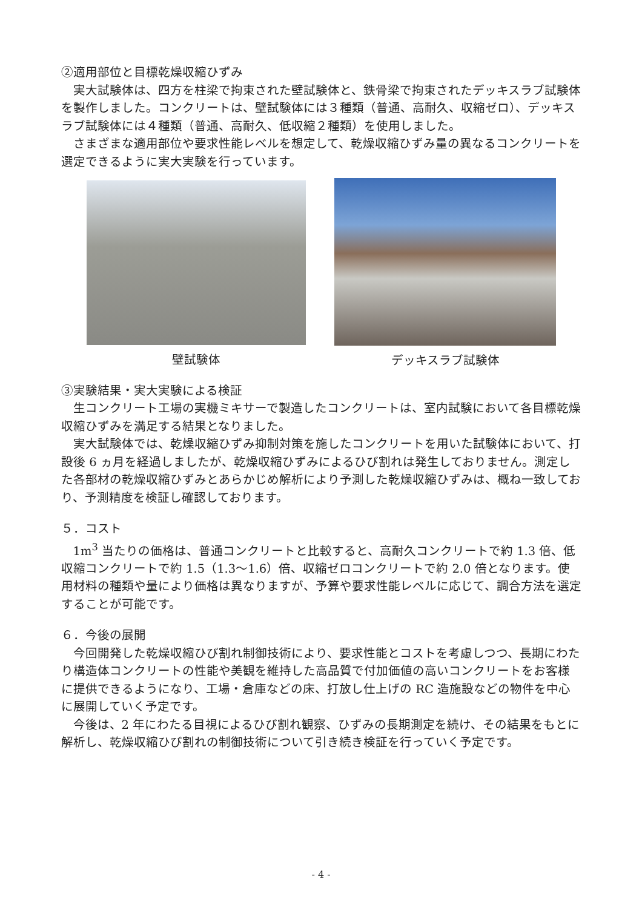②適用部位と目標乾燥収縮ひずみ
実大試験体は、四方を柱梁で拘束された壁試験体と、鉄骨梁で拘束されたデッキスラブ試験体を製作しました。コンクリートは、壁試験体には３種類（普通、高耐久、収縮ゼロ）、デッキスラブ試験体には４種類（普通、高耐久、低収縮２種類）を使用しました。
さまざまな適用部位や要求性能レベルを想定して、乾燥収縮ひずみ量の異なるコンクリートを選定できるように実大実験を行っています。
壁試験体 デッキスラブ試験体
③実験結果・実大実験による検証
生コンクリート工場の実機ミキサーで製造したコンクリートは、室内試験において各目標乾燥収縮ひずみを満足する結果となりました。
実大試験体では、乾燥収縮ひずみ抑制対策を施したコンクリートを用いた試験体において、打設後 6 ヵ月を経過しましたが、乾燥収縮ひずみによるひび割れは発生しておりません。測定した各部材の乾燥収縮ひずみとあらかじめ解析により予測した乾燥収縮ひずみは、概ね一致しており、予測精度を検証し確認しております。
５．コスト
1m<sup>3</sup> 当たりの価格は、普通コンクリートと比較すると、高耐久コンクリートで約 1.3 倍、低収縮コンクリートで約 1.5（1.3～1.6）倍、収縮ゼロコンクリートで約 2.0 倍となります。使用材料の種類や量により価格は異なりますが、予算や要求性能レベルに応じて、調合方法を選定することが可能です。
６．今後の展開
今回開発した乾燥収縮ひび割れ制御技術により、要求性能とコストを考慮しつつ、長期にわたり構造体コンクリートの性能や美観を維持した高品質で付加価値の高いコンクリートをお客様に提供できるようになり、工場・倉庫などの床、打放し仕上げの RC 造施設などの物件を中心に展開していく予定です。
今後は、2 年にわたる目視によるひび割れ観察、ひずみの長期測定を続け、その結果をもとに解析し、乾燥収縮ひび割れの制御技術について引き続き検証を行っていく予定です。
- 4 -